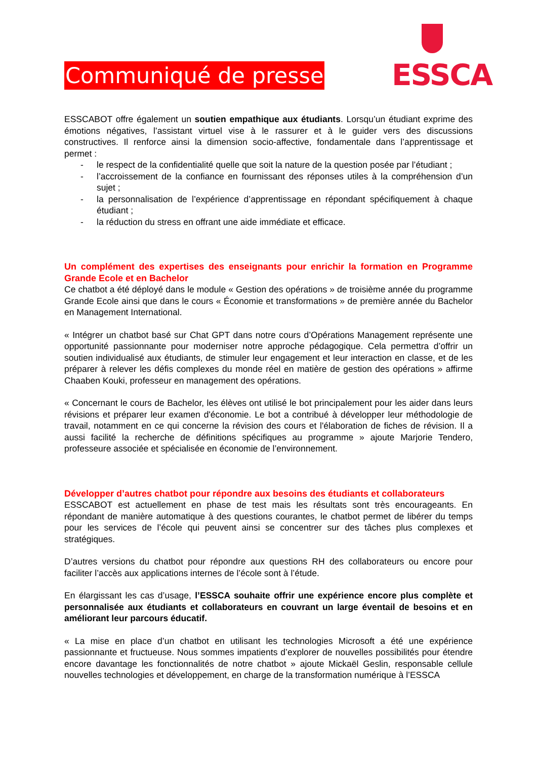Communiqué de presse
ESSCA
ESSCABOT offre également un soutien empathique aux étudiants. Lorsqu’un étudiant exprime des émotions négatives, l’assistant virtuel vise à le rassurer et à le guider vers des discussions constructives. Il renforce ainsi la dimension socio-affective, fondamentale dans l’apprentissage et permet :
- le respect de la confidentialité quelle que soit la nature de la question posée par l’étudiant ;
- l’accroissement de la confiance en fournissant des réponses utiles à la compréhension d’un sujet ;
- la personnalisation de l’expérience d’apprentissage en répondant spécifiquement à chaque étudiant ;
- la réduction du stress en offrant une aide immédiate et efficace.
Un complément des expertises des enseignants pour enrichir la formation en Programme Grande Ecole et en Bachelor
Ce chatbot a été déployé dans le module « Gestion des opérations » de troisième année du programme Grande Ecole ainsi que dans le cours « Économie et transformations » de première année du Bachelor en Management International.
« Intégrer un chatbot basé sur Chat GPT dans notre cours d’Opérations Management représente une opportunité passionnante pour moderniser notre approche pédagogique. Cela permettra d’offrir un soutien individualisé aux étudiants, de stimuler leur engagement et leur interaction en classe, et de les préparer à relever les défis complexes du monde réel en matière de gestion des opérations » affirme Chaaben Kouki, professeur en management des opérations.
« Concernant le cours de Bachelor, les élèves ont utilisé le bot principalement pour les aider dans leurs révisions et préparer leur examen d'économie. Le bot a contribué à développer leur méthodologie de travail, notamment en ce qui concerne la révision des cours et l'élaboration de fiches de révision. Il a aussi facilité la recherche de définitions spécifiques au programme » ajoute Marjorie Tendero, professeure associée et spécialisée en économie de l’environnement.
Développer d’autres chatbot pour répondre aux besoins des étudiants et collaborateurs
ESSCABOT est actuellement en phase de test mais les résultats sont très encourageants. En répondant de manière automatique à des questions courantes, le chatbot permet de libérer du temps pour les services de l’école qui peuvent ainsi se concentrer sur des tâches plus complexes et stratégiques.
D’autres versions du chatbot pour répondre aux questions RH des collaborateurs ou encore pour faciliter l’accès aux applications internes de l’école sont à l’étude.
En élargissant les cas d’usage, l’ESSCA souhaite offrir une expérience encore plus complète et personnalisée aux étudiants et collaborateurs en couvrant un large éventail de besoins et en améliorant leur parcours éducatif.
« La mise en place d’un chatbot en utilisant les technologies Microsoft a été une expérience passionnante et fructueuse. Nous sommes impatients d’explorer de nouvelles possibilités pour étendre encore davantage les fonctionnalités de notre chatbot » ajoute Mickaël Geslin, responsable cellule nouvelles technologies et développement, en charge de la transformation numérique à l’ESSCA